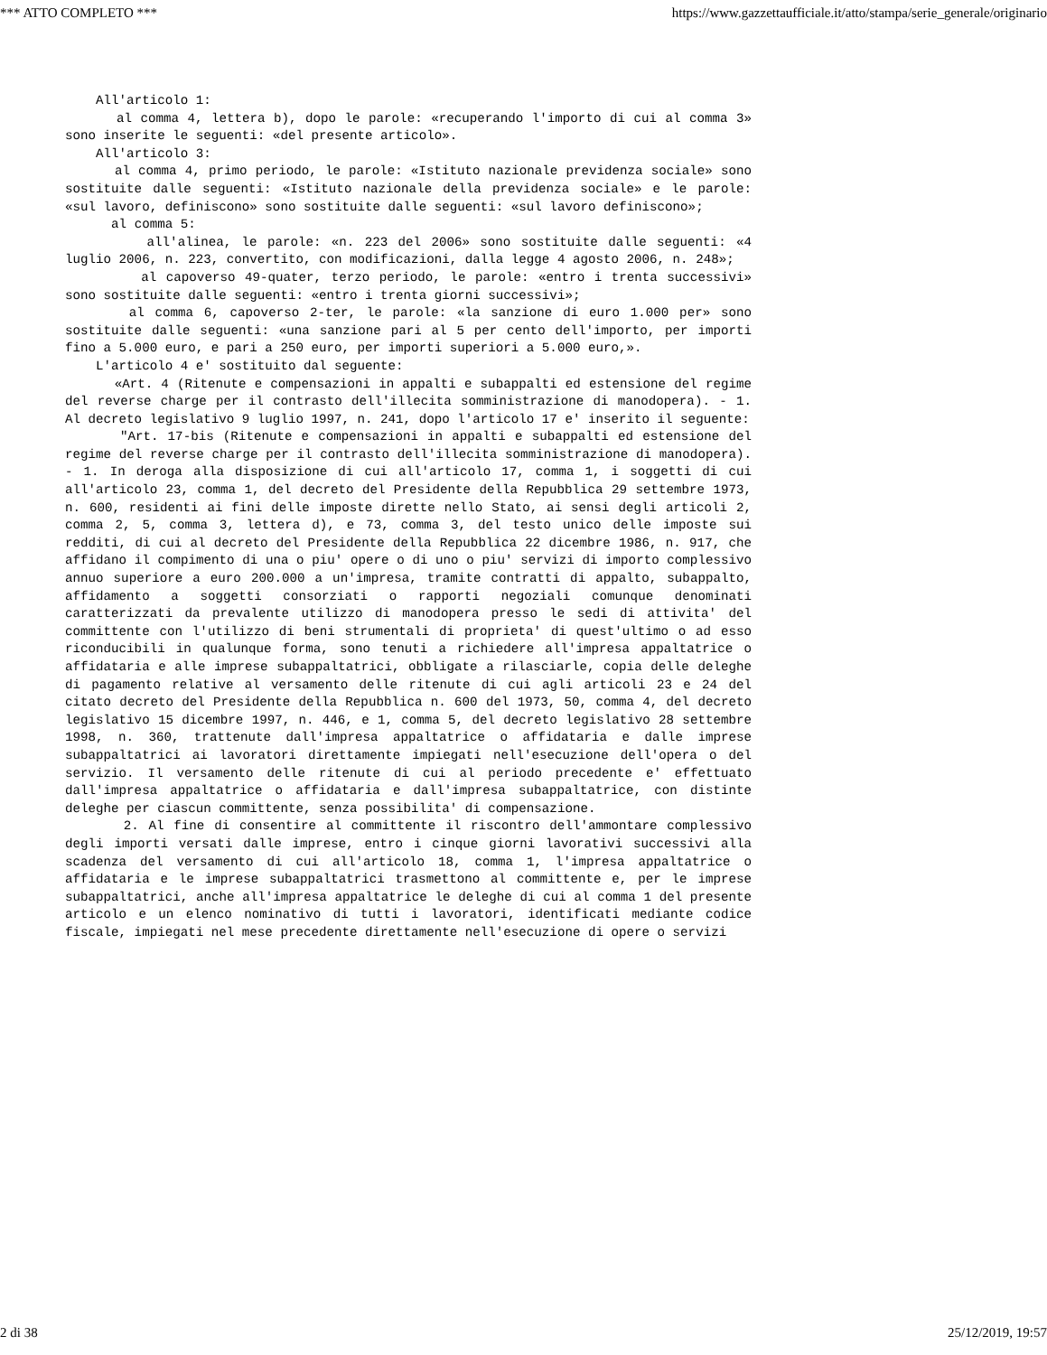*** ATTO COMPLETO *** https://www.gazzettaufficiale.it/atto/stampa/serie_generale/originario
All'articolo 1:
al comma 4, lettera b), dopo le parole: «recuperando l'importo di cui al comma 3» sono inserite le seguenti: «del presente articolo».
All'articolo 3:
al comma 4, primo periodo, le parole: «Istituto nazionale previdenza sociale» sono sostituite dalle seguenti: «Istituto nazionale della previdenza sociale» e le parole: «sul lavoro, definiscono» sono sostituite dalle seguenti: «sul lavoro definiscono»;
al comma 5:
all'alinea, le parole: «n. 223 del 2006» sono sostituite dalle seguenti: «4 luglio 2006, n. 223, convertito, con modificazioni, dalla legge 4 agosto 2006, n. 248»;
al capoverso 49-quater, terzo periodo, le parole: «entro i trenta successivi» sono sostituite dalle seguenti: «entro i trenta giorni successivi»;
al comma 6, capoverso 2-ter, le parole: «la sanzione di euro 1.000 per» sono sostituite dalle seguenti: «una sanzione pari al 5 per cento dell'importo, per importi fino a 5.000 euro, e pari a 250 euro, per importi superiori a 5.000 euro,».
L'articolo 4 e' sostituito dal seguente:
«Art. 4 (Ritenute e compensazioni in appalti e subappalti ed estensione del regime del reverse charge per il contrasto dell'illecita somministrazione di manodopera). - 1. Al decreto legislativo 9 luglio 1997, n. 241, dopo l'articolo 17 e' inserito il seguente:
"Art. 17-bis (Ritenute e compensazioni in appalti e subappalti ed estensione del regime del reverse charge per il contrasto dell'illecita somministrazione di manodopera). - 1. In deroga alla disposizione di cui all'articolo 17, comma 1, i soggetti di cui all'articolo 23, comma 1, del decreto del Presidente della Repubblica 29 settembre 1973, n. 600, residenti ai fini delle imposte dirette nello Stato, ai sensi degli articoli 2, comma 2, 5, comma 3, lettera d), e 73, comma 3, del testo unico delle imposte sui redditi, di cui al decreto del Presidente della Repubblica 22 dicembre 1986, n. 917, che affidano il compimento di una o piu' opere o di uno o piu' servizi di importo complessivo annuo superiore a euro 200.000 a un'impresa, tramite contratti di appalto, subappalto, affidamento a soggetti consorziati o rapporti negoziali comunque denominati caratterizzati da prevalente utilizzo di manodopera presso le sedi di attivita' del committente con l'utilizzo di beni strumentali di proprieta' di quest'ultimo o ad esso riconducibili in qualunque forma, sono tenuti a richiedere all'impresa appaltatrice o affidataria e alle imprese subappaltatrici, obbligate a rilasciarle, copia delle deleghe di pagamento relative al versamento delle ritenute di cui agli articoli 23 e 24 del citato decreto del Presidente della Repubblica n. 600 del 1973, 50, comma 4, del decreto legislativo 15 dicembre 1997, n. 446, e 1, comma 5, del decreto legislativo 28 settembre 1998, n. 360, trattenute dall'impresa appaltatrice o affidataria e dalle imprese subappaltatrici ai lavoratori direttamente impiegati nell'esecuzione dell'opera o del servizio. Il versamento delle ritenute di cui al periodo precedente e' effettuato dall'impresa appaltatrice o affidataria e dall'impresa subappaltatrice, con distinte deleghe per ciascun committente, senza possibilita' di compensazione.
2. Al fine di consentire al committente il riscontro dell'ammontare complessivo degli importi versati dalle imprese, entro i cinque giorni lavorativi successivi alla scadenza del versamento di cui all'articolo 18, comma 1, l'impresa appaltatrice o affidataria e le imprese subappaltatrici trasmettono al committente e, per le imprese subappaltatrici, anche all'impresa appaltatrice le deleghe di cui al comma 1 del presente articolo e un elenco nominativo di tutti i lavoratori, identificati mediante codice fiscale, impiegati nel mese precedente direttamente nell'esecuzione di opere o servizi
2 di 38 25/12/2019, 19:57